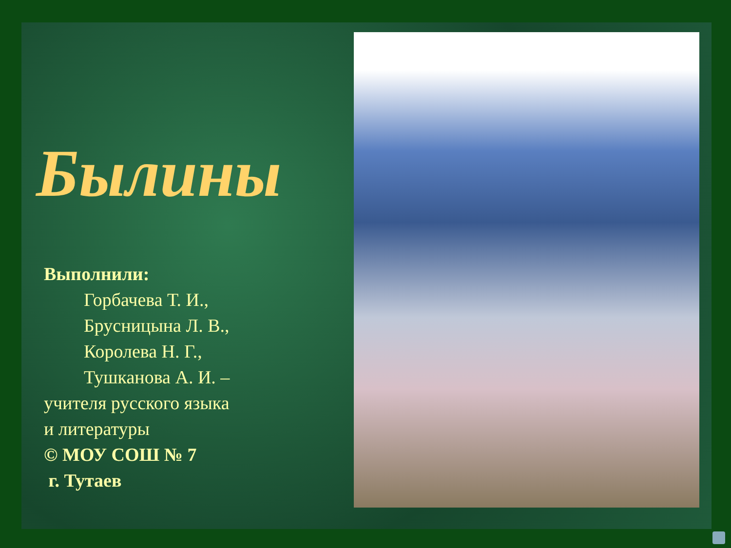Былины
Выполнили:
Горбачева Т. И.,
Брусницына Л. В.,
Королева Н. Г.,
Тушканова А. И. –
учителя русского языка
и литературы
© МОУ СОШ № 7
г. Тутаев